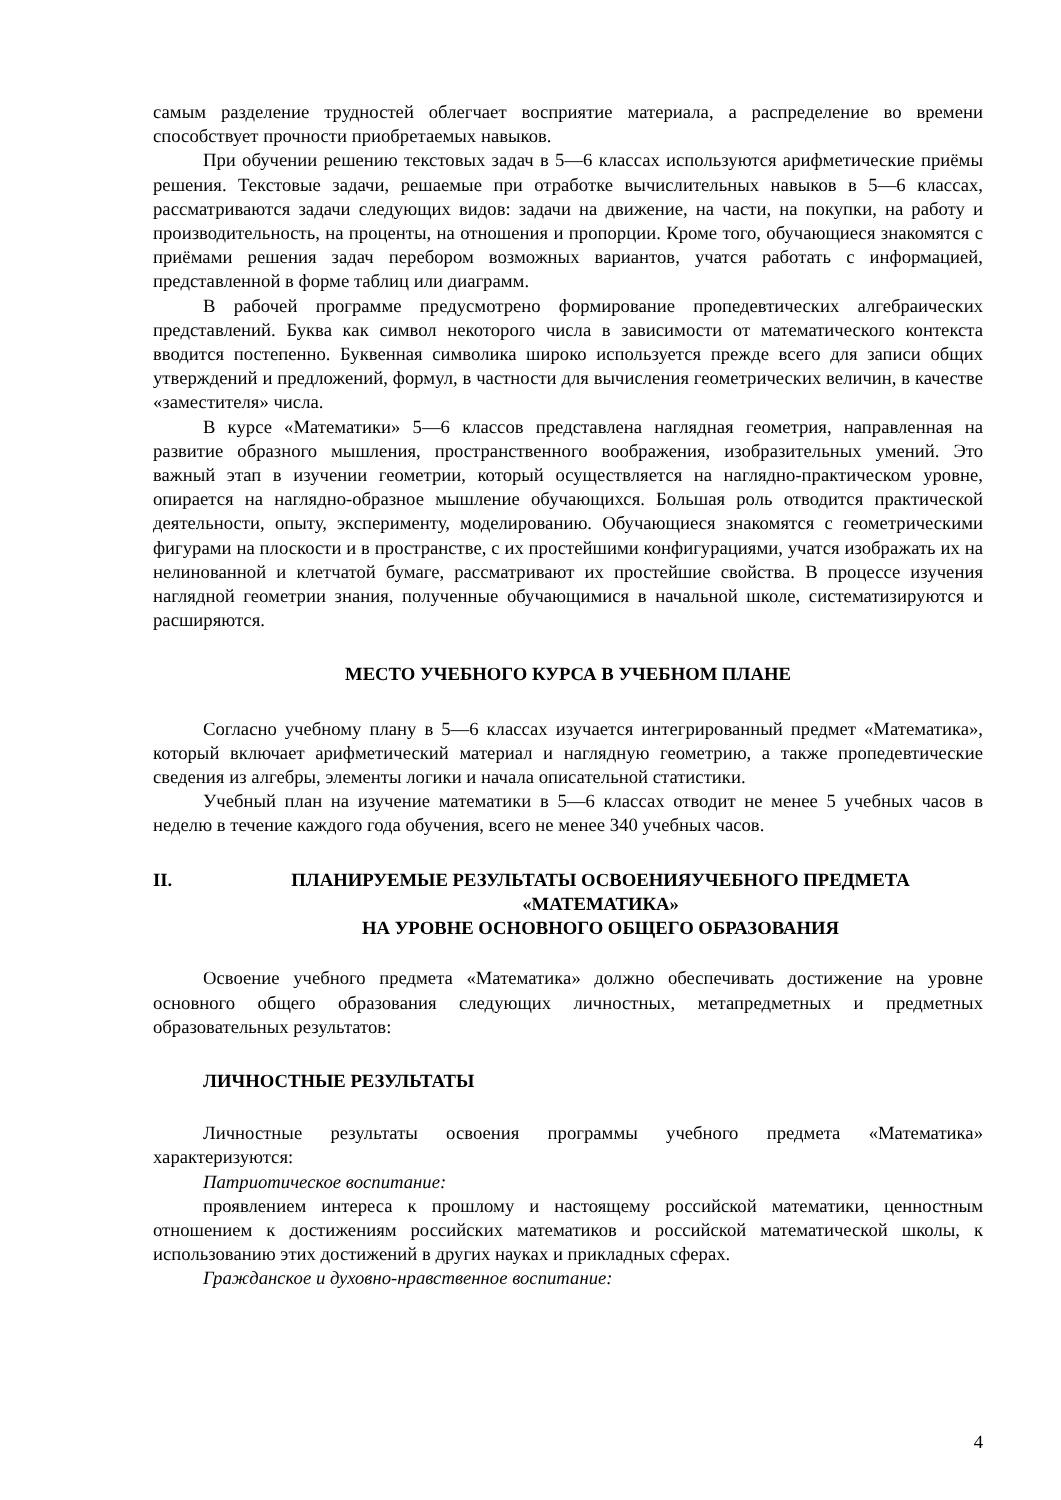самым разделение трудностей облегчает восприятие материала, а распределение во времени способствует прочности приобретаемых навыков.
При обучении решению текстовых задач в 5—6 классах используются арифметические приёмы решения. Текстовые задачи, решаемые при отработке вычислительных навыков в 5—6 классах, рассматриваются задачи следующих видов: задачи на движение, на части, на покупки, на работу и производительность, на проценты, на отношения и пропорции. Кроме того, обучающиеся знакомятся с приёмами решения задач перебором возможных вариантов, учатся работать с информацией, представленной в форме таблиц или диаграмм.
В рабочей программе предусмотрено формирование пропедевтических алгебраических представлений. Буква как символ некоторого числа в зависимости от математического контекста вводится постепенно. Буквенная символика широко используется прежде всего для записи общих утверждений и предложений, формул, в частности для вычисления геометрических величин, в качестве «заместителя» числа.
В курсе «Математики» 5—6 классов представлена наглядная геометрия, направленная на развитие образного мышления, пространственного воображения, изобразительных умений. Это важный этап в изучении геометрии, который осуществляется на наглядно-практическом уровне, опирается на наглядно-образное мышление обучающихся. Большая роль отводится практической деятельности, опыту, эксперименту, моделированию. Обучающиеся знакомятся с геометрическими фигурами на плоскости и в пространстве, с их простейшими конфигурациями, учатся изображать их на нелинованной и клетчатой бумаге, рассматривают их простейшие свойства. В процессе изучения наглядной геометрии знания, полученные обучающимися в начальной школе, систематизируются и расширяются.
МЕСТО УЧЕБНОГО КУРСА В УЧЕБНОМ ПЛАНЕ
Согласно учебному плану в 5—6 классах изучается интегрированный предмет «Математика», который включает арифметический материал и наглядную геометрию, а также пропедевтические сведения из алгебры, элементы логики и начала описательной статистики.
Учебный план на изучение математики в 5—6 классах отводит не менее 5 учебных часов в неделю в течение каждого года обучения, всего не менее 340 учебных часов.
II. ПЛАНИРУЕМЫЕ РЕЗУЛЬТАТЫ ОСВОЕНИЯУЧЕБНОГО ПРЕДМЕТА «МАТЕМАТИКА»
НА УРОВНЕ ОСНОВНОГО ОБЩЕГО ОБРАЗОВАНИЯ
Освоение учебного предмета «Математика» должно обеспечивать достижение на уровне основного общего образования следующих личностных, метапредметных и предметных образовательных результатов:
ЛИЧНОСТНЫЕ РЕЗУЛЬТАТЫ
Личностные результаты освоения программы учебного предмета «Математика» характеризуются:
Патриотическое воспитание:
проявлением интереса к прошлому и настоящему российской математики, ценностным отношением к достижениям российских математиков и российской математической школы, к использованию этих достижений в других науках и прикладных сферах.
Гражданское и духовно-нравственное воспитание:
4